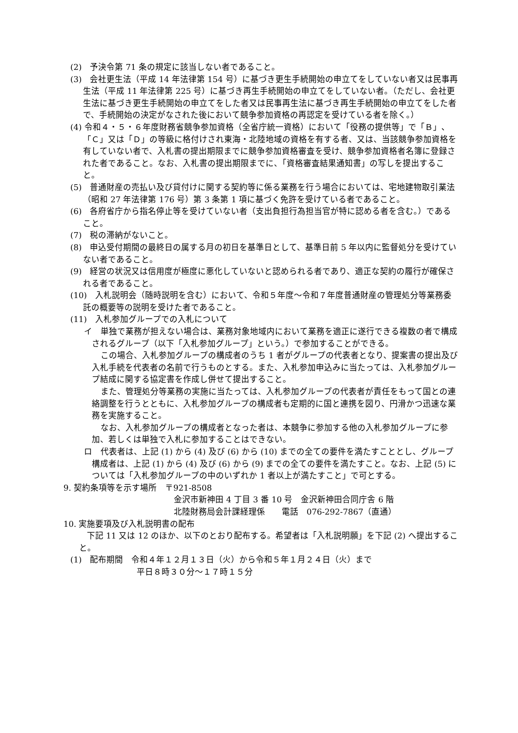(2)　予決令第 71 条の規定に該当しない者であること。
(3)　会社更生法（平成 14 年法律第 154 号）に基づき更生手続開始の申立てをしていない者又は民事再生法（平成 11 年法律第 225 号）に基づき再生手続開始の申立てをしていない者。（ただし、会社更生法に基づき更生手続開始の申立てをした者又は民事再生法に基づき再生手続開始の申立てをした者で、手続開始の決定がなされた後において競争参加資格の再認定を受けている者を除く。）
(4) 令和４・５・６年度財務省競争参加資格（全省庁統一資格）において「役務の提供等」で「Ｂ」、「Ｃ」又は「Ｄ」の等級に格付けされ東海・北陸地域の資格を有する者、又は、当該競争参加資格を有していない者で、入札書の提出期限までに競争参加資格審査を受け、競争参加資格者名簿に登録された者であること。なお、入札書の提出期限までに、「資格審査結果通知書」の写しを提出すること。
(5)　普通財産の売払い及び貸付けに関する契約等に係る業務を行う場合においては、宅地建物取引業法（昭和 27 年法律第 176 号）第 3 条第 1 項に基づく免許を受けている者であること。
(6)　各府省庁から指名停止等を受けていない者（支出負担行為担当官が特に認める者を含む。）であること。
(7)　税の滞納がないこと。
(8)　申込受付期間の最終日の属する月の初日を基準日として、基準日前 5 年以内に監督処分を受けていない者であること。
(9)　経営の状況又は信用度が極度に悪化していないと認められる者であり、適正な契約の履行が確保される者であること。
(10)　入札説明会（随時説明を含む）において、令和５年度～令和７年度普通財産の管理処分等業務委託の概要等の説明を受けた者であること。
(11)　入札参加グループでの入札について
イ　単独で業務が担えない場合は、業務対象地域内において業務を適正に遂行できる複数の者で構成されるグループ（以下「入札参加グループ」という。）で参加することができる。
この場合、入札参加グループの構成者のうち 1 者がグループの代表者となり、提案書の提出及び入札手続を代表者の名前で行うものとする。また、入札参加申込みに当たっては、入札参加グループ結成に関する協定書を作成し併せて提出すること。
また、管理処分等業務の実施に当たっては、入札参加グループの代表者が責任をもって国との連絡調整を行うとともに、入札参加グループの構成者も定期的に国と連携を図り、円滑かつ迅速な業務を実施すること。
なお、入札参加グループの構成者となった者は、本競争に参加する他の入札参加グループに参加、若しくは単独で入札に参加することはできない。
ロ　代表者は、上記 (1) から (4) 及び (6) から (10) までの全ての要件を満たすこととし、グループ構成者は、上記 (1) から (4) 及び (6) から (9) までの全ての要件を満たすこと。なお、上記 (5) については「入札参加グループの中のいずれか 1 者以上が満たすこと」で可とする。
9. 契約条項等を示す場所　〒921-8508
金沢市新神田 4 丁目 3 番 10 号　金沢新神田合同庁舎 6 階
北陸財務局会計課経理係　　電話　076-292-7867（直通）
10. 実施要項及び入札説明書の配布
下記 11 又は 12 のほか、以下のとおり配布する。希望者は「入札説明願」を下記 (2) へ提出すること。
(1)　配布期間　令和４年１２月１３日（火）から令和５年１月２４日（火）まで
平日８時３０分～１７時１５分